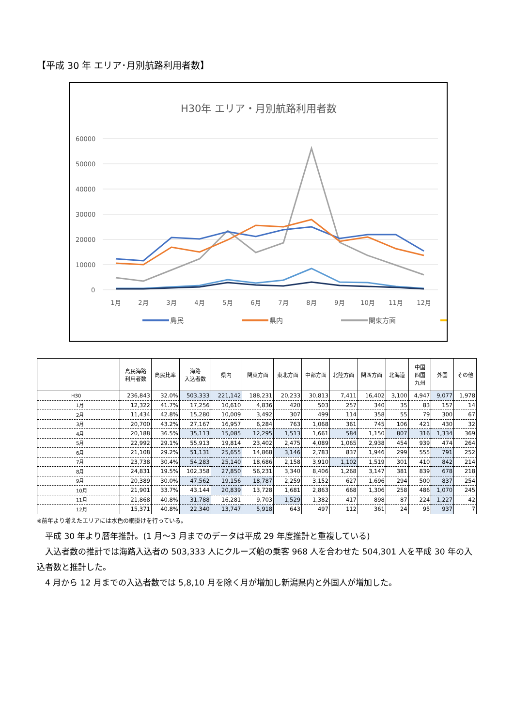【平成 30 年 エリア･月別航路利用者数】
H30年 エリア・月別航路利用者数
60000
50000
40000
30000
20000
10000
0
1月
2月
3月
4月
5月
6月
7月
8月
9月
10月
11月
12月
島民
県内
関東方面
| | 島民海路 利用者数 | 島民比率 | 海路 入込者数 | 県内 | 関東方面 | 東北方面 | 中部方面 | 北陸方面 | 関西方面 | 北海道 | 中国 四国 九州 | 外国 | その他 |
| --- | --- | --- | --- | --- | --- | --- | --- | --- | --- | --- | --- | --- | --- |
| H30 | 236,843 | 32.0% | 503,333 | 221,142 | 188,231 | 20,233 | 30,813 | 7,411 | 16,402 | 3,100 | 4,947 | 9,077 | 1,978 |
| 1月 | 12,322 | 41.7% | 17,256 | 10,610 | 4,836 | 420 | 503 | 257 | 340 | 35 | 83 | 157 | 14 |
| 2月 | 11,434 | 42.8% | 15,280 | 10,009 | 3,492 | 307 | 499 | 114 | 358 | 55 | 79 | 300 | 67 |
| 3月 | 20,700 | 43.2% | 27,167 | 16,957 | 6,284 | 763 | 1,068 | 361 | 745 | 106 | 421 | 430 | 32 |
| 4月 | 20,188 | 36.5% | 35,113 | 15,085 | 12,295 | 1,513 | 1,661 | 584 | 1,150 | 807 | 316 | 1,334 | 369 |
| 5月 | 22,992 | 29.1% | 55,913 | 19,814 | 23,402 | 2,475 | 4,089 | 1,065 | 2,938 | 454 | 939 | 474 | 264 |
| 6月 | 21,108 | 29.2% | 51,131 | 25,655 | 14,868 | 3,146 | 2,783 | 837 | 1,946 | 299 | 555 | 791 | 252 |
| 7月 | 23,738 | 30.4% | 54,283 | 25,140 | 18,686 | 2,158 | 3,910 | 1,102 | 1,519 | 301 | 410 | 842 | 214 |
| 8月 | 24,831 | 19.5% | 102,358 | 27,850 | 56,231 | 3,340 | 8,406 | 1,268 | 3,147 | 381 | 839 | 678 | 218 |
| 9月 | 20,389 | 30.0% | 47,562 | 19,156 | 18,787 | 2,259 | 3,152 | 627 | 1,696 | 294 | 500 | 837 | 254 |
| 10月 | 21,901 | 33.7% | 43,144 | 20,839 | 13,728 | 1,681 | 2,863 | 668 | 1,306 | 258 | 486 | 1,070 | 245 |
| 11月 | 21,868 | 40.8% | 31,788 | 16,281 | 9,703 | 1,529 | 1,382 | 417 | 898 | 87 | 224 | 1,227 | 42 |
| 12月 | 15,371 | 40.8% | 22,340 | 13,747 | 5,918 | 643 | 497 | 112 | 361 | 24 | 95 | 937 | 7 |
※前年より増えたエリアには水色の網掛けを行っている。
　平成 30 年より暦年推計。(1 月～3 月までのデータは平成 29 年度推計と重複している)
　入込者数の推計では海路入込者の 503,333 人にクルーズ船の乗客 968 人を合わせた 504,301 人を平成 30 年の入込者数と推計した。
　4 月から 12 月までの入込者数では 5,8,10 月を除く月が増加し新潟県内と外国人が増加した。